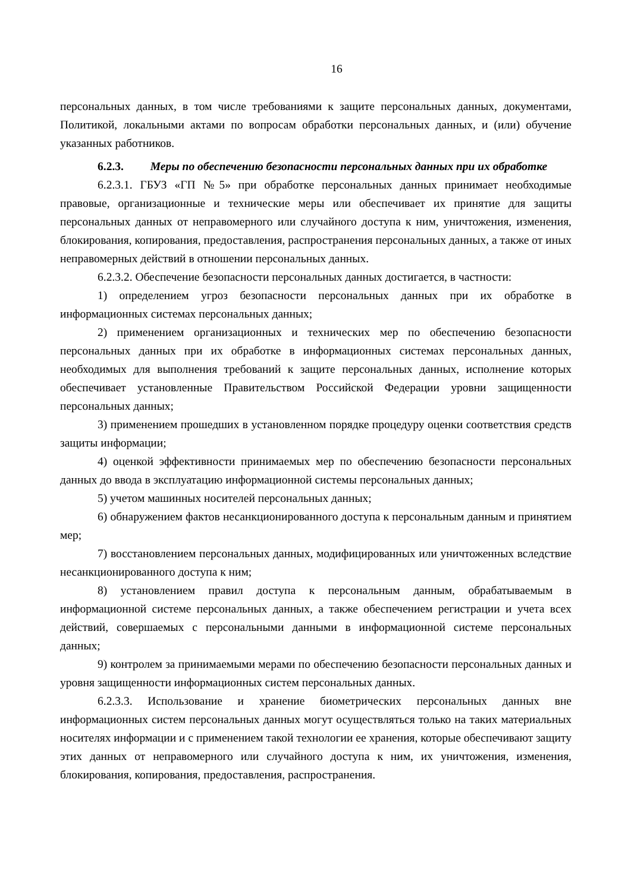16
персональных данных, в том числе требованиями к защите персональных данных, документами, Политикой, локальными актами по вопросам обработки персональных данных, и (или) обучение указанных работников.
6.2.3. Меры по обеспечению безопасности персональных данных при их обработке
6.2.3.1. ГБУЗ «ГП №5» при обработке персональных данных принимает необходимые правовые, организационные и технические меры или обеспечивает их принятие для защиты персональных данных от неправомерного или случайного доступа к ним, уничтожения, изменения, блокирования, копирования, предоставления, распространения персональных данных, а также от иных неправомерных действий в отношении персональных данных.
6.2.3.2. Обеспечение безопасности персональных данных достигается, в частности:
1) определением угроз безопасности персональных данных при их обработке в информационных системах персональных данных;
2) применением организационных и технических мер по обеспечению безопасности персональных данных при их обработке в информационных системах персональных данных, необходимых для выполнения требований к защите персональных данных, исполнение которых обеспечивает установленные Правительством Российской Федерации уровни защищенности персональных данных;
3) применением прошедших в установленном порядке процедуру оценки соответствия средств защиты информации;
4) оценкой эффективности принимаемых мер по обеспечению безопасности персональных данных до ввода в эксплуатацию информационной системы персональных данных;
5) учетом машинных носителей персональных данных;
6) обнаружением фактов несанкционированного доступа к персональным данным и принятием мер;
7) восстановлением персональных данных, модифицированных или уничтоженных вследствие несанкционированного доступа к ним;
8) установлением правил доступа к персональным данным, обрабатываемым в информационной системе персональных данных, а также обеспечением регистрации и учета всех действий, совершаемых с персональными данными в информационной системе персональных данных;
9) контролем за принимаемыми мерами по обеспечению безопасности персональных данных и уровня защищенности информационных систем персональных данных.
6.2.3.3. Использование и хранение биометрических персональных данных вне информационных систем персональных данных могут осуществляться только на таких материальных носителях информации и с применением такой технологии ее хранения, которые обеспечивают защиту этих данных от неправомерного или случайного доступа к ним, их уничтожения, изменения, блокирования, копирования, предоставления, распространения.